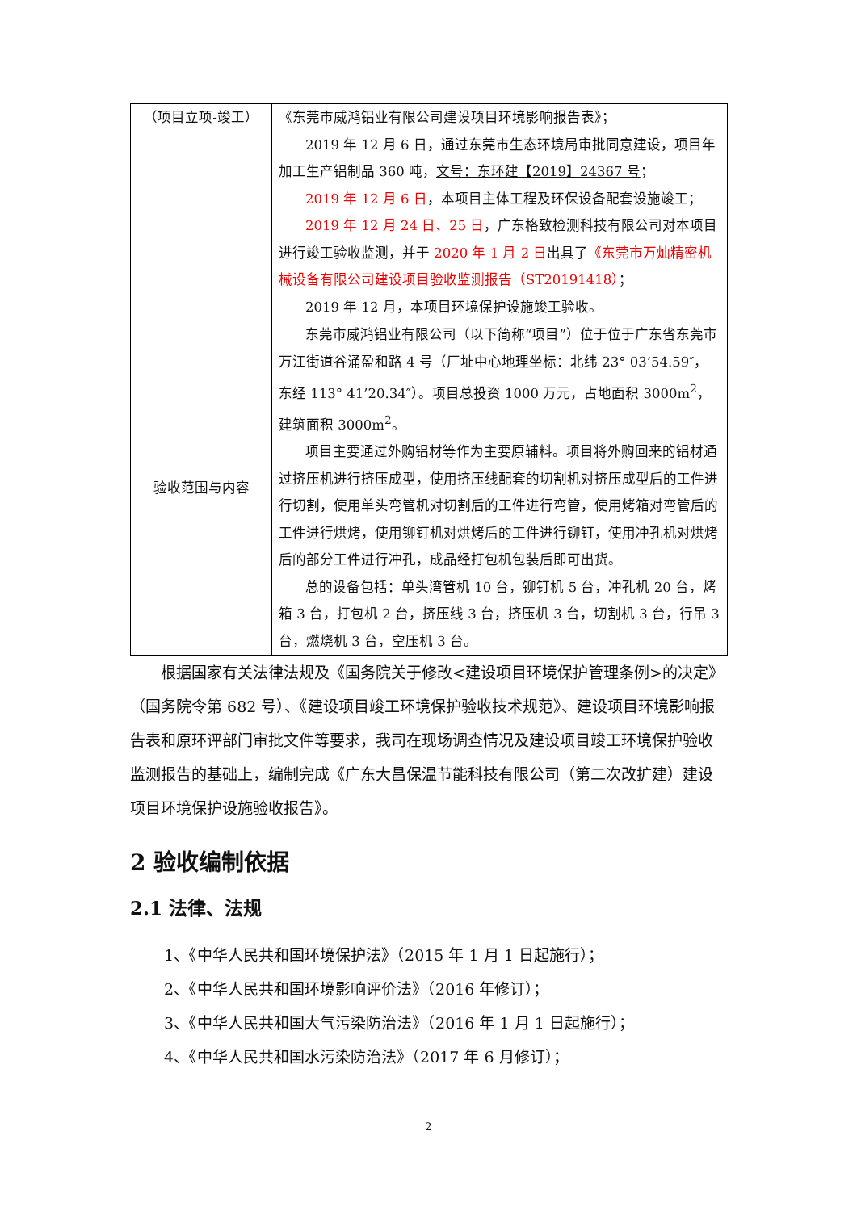| （项目立项-竣工） | 《东莞市威鸿铝业有限公司建设项目环境影响报告表》； 2019 年 12 月 6 日，通过东莞市生态环境局审批同意建设，项目年加工生产铝制品 360 吨， 文号：东环建【2019】24367 号 ； 2019 年 12 月 6 日 ，本项目主体工程及环保设备配套设施竣工； 2019 年 12 月 24 日、25 日 ，广东格致检测科技有限公司对本项目进行竣工验收监测，并于 2020 年 1 月 2 日 出具了 《东莞市万灿精密机械设备有限公司建设项目验收监测报告（ST20191418） ； 2019 年 12 月，本项目环境保护设施竣工验收。 |
| 验收范围与内容 | 东莞市威鸿铝业有限公司（以下简称“项目”）位于位于广东省东莞市万江街道谷涌盈和路 4 号（厂址中心地理坐标：北纬 23° 03’54.59″，东经 113° 41’20.34″）。项目总投资 1000 万元，占地面积 3000m<sup>2</sup>，建筑面积 3000m<sup>2</sup>。 项目主要通过外购铝材等作为主要原辅料。项目将外购回来的铝材通过挤压机进行挤压成型，使用挤压线配套的切割机对挤压成型后的工件进行切割，使用单头弯管机对切割后的工件进行弯管，使用烤箱对弯管后的工件进行烘烤，使用铆钉机对烘烤后的工件进行铆钉，使用冲孔机对烘烤后的部分工件进行冲孔，成品经打包机包装后即可出货。 总的设备包括：单头湾管机 10 台，铆钉机 5 台，冲孔机 20 台，烤箱 3 台，打包机 2 台，挤压线 3 台，挤压机 3 台，切割机 3 台，行吊 3 台，燃烧机 3 台，空压机 3 台。 |
根据国家有关法律法规及《国务院关于修改<建设项目环境保护管理条例>的决定》（国务院令第 682 号）、《建设项目竣工环境保护验收技术规范》、建设项目环境影响报告表和原环评部门审批文件等要求，我司在现场调查情况及建设项目竣工环境保护验收监测报告的基础上，编制完成《广东大昌保温节能科技有限公司（第二次改扩建）建设项目环境保护设施验收报告》。
2 验收编制依据
2.1 法律、法规
1、《中华人民共和国环境保护法》（2015 年 1 月 1 日起施行）；
2、《中华人民共和国环境影响评价法》（2016 年修订）；
3、《中华人民共和国大气污染防治法》（2016 年 1 月 1 日起施行）；
4、《中华人民共和国水污染防治法》（2017 年 6 月修订）；
2